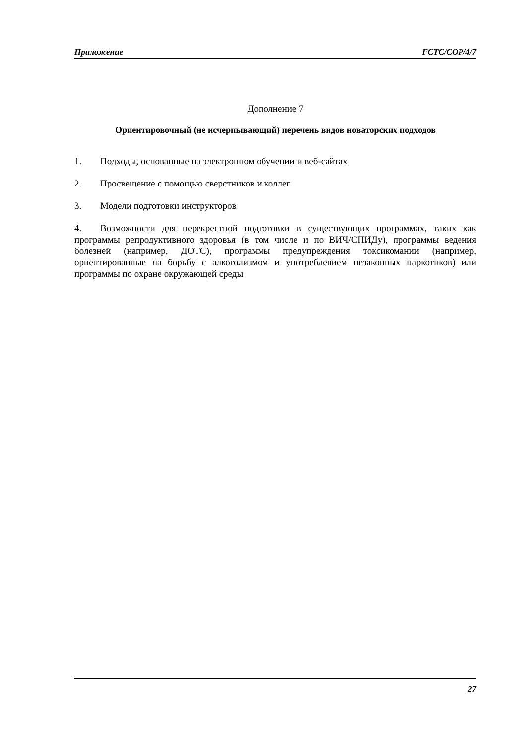Приложение FCTC/COP/4/7
Дополнение 7
Ориентировочный (не исчерпывающий) перечень видов новаторских подходов
1. Подходы, основанные на электронном обучении и веб-сайтах
2. Просвещение с помощью сверстников и коллег
3. Модели подготовки инструкторов
4. Возможности для перекрестной подготовки в существующих программах, таких как программы репродуктивного здоровья (в том числе и по ВИЧ/СПИДу), программы ведения болезней (например, ДОТС), программы предупреждения токсикомании (например, ориентированные на борьбу с алкоголизмом и употреблением незаконных наркотиков) или программы по охране окружающей среды
27